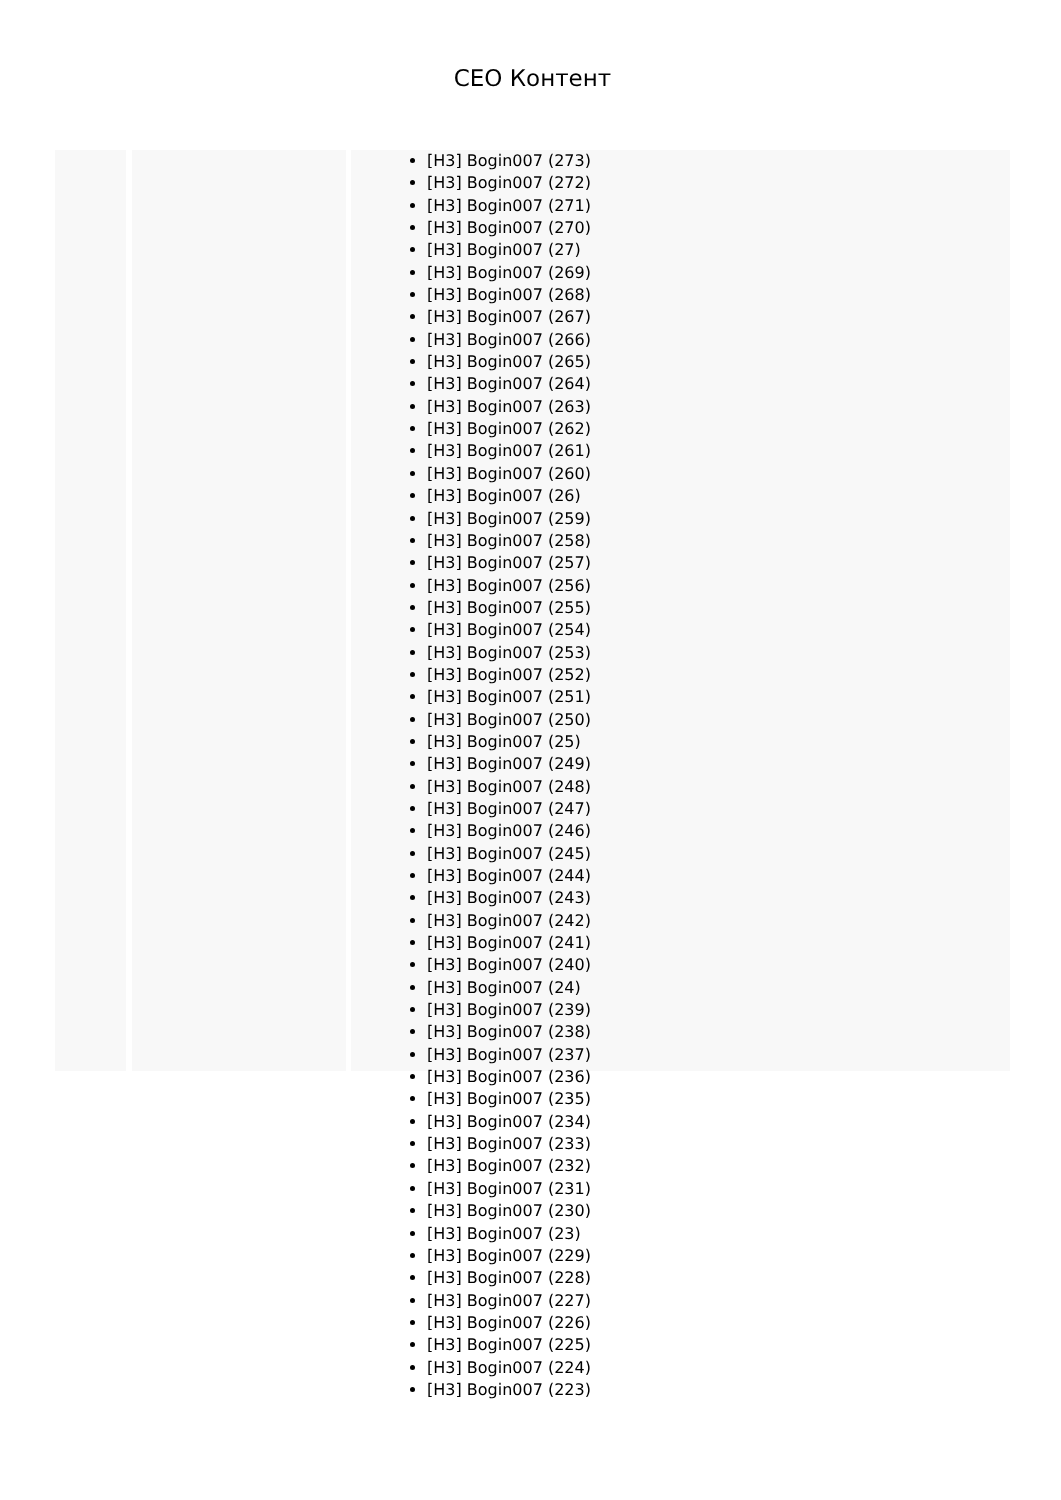CEO Контент
[H3] Bogin007 (273)
[H3] Bogin007 (272)
[H3] Bogin007 (271)
[H3] Bogin007 (270)
[H3] Bogin007 (27)
[H3] Bogin007 (269)
[H3] Bogin007 (268)
[H3] Bogin007 (267)
[H3] Bogin007 (266)
[H3] Bogin007 (265)
[H3] Bogin007 (264)
[H3] Bogin007 (263)
[H3] Bogin007 (262)
[H3] Bogin007 (261)
[H3] Bogin007 (260)
[H3] Bogin007 (26)
[H3] Bogin007 (259)
[H3] Bogin007 (258)
[H3] Bogin007 (257)
[H3] Bogin007 (256)
[H3] Bogin007 (255)
[H3] Bogin007 (254)
[H3] Bogin007 (253)
[H3] Bogin007 (252)
[H3] Bogin007 (251)
[H3] Bogin007 (250)
[H3] Bogin007 (25)
[H3] Bogin007 (249)
[H3] Bogin007 (248)
[H3] Bogin007 (247)
[H3] Bogin007 (246)
[H3] Bogin007 (245)
[H3] Bogin007 (244)
[H3] Bogin007 (243)
[H3] Bogin007 (242)
[H3] Bogin007 (241)
[H3] Bogin007 (240)
[H3] Bogin007 (24)
[H3] Bogin007 (239)
[H3] Bogin007 (238)
[H3] Bogin007 (237)
[H3] Bogin007 (236)
[H3] Bogin007 (235)
[H3] Bogin007 (234)
[H3] Bogin007 (233)
[H3] Bogin007 (232)
[H3] Bogin007 (231)
[H3] Bogin007 (230)
[H3] Bogin007 (23)
[H3] Bogin007 (229)
[H3] Bogin007 (228)
[H3] Bogin007 (227)
[H3] Bogin007 (226)
[H3] Bogin007 (225)
[H3] Bogin007 (224)
[H3] Bogin007 (223)